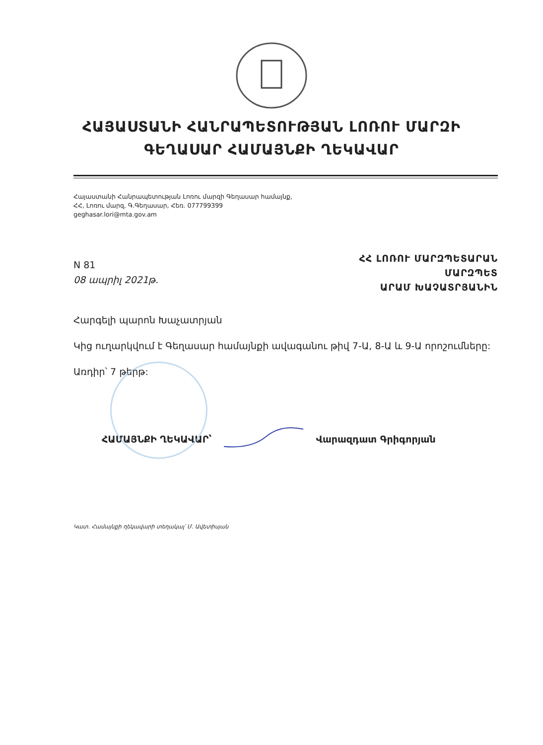ՀԱՅԱՍՏԱՆԻ ՀԱՆՐԱՊԵՏՈՒԹՅԱՆ ԼՈՌՈՒ ՄԱՐԶԻ
ԳԵՂԱՍԱՐ ՀԱՄԱՅՆՔԻ ՂԵԿԱՎԱՐ
Հայաստանի Հանրապետության Լոռու մարզի Գեղասար համայնք,
ՀՀ, Լոռու մարզ, Գ.Գեղասար, Հեռ. 077799399
geghasar.lori@mta.gov.am
N 81
08 ապրիլ 2021թ.
ՀՀ ԼՈՌՈՒ ՄԱՐԶՊԵՏԱՐԱՆ
ՄԱՐԶՊԵՏ
ԱՐԱՄ ԽԱՉԱՏՐՅԱՆԻՆ
Հարգելի պարոն Խաչատրյան
Կից ուղարկվում է Գեղասար համայնքի ավագանու թիվ 7-Ա, 8-Ա և 9-Ա որոշումները:
Առդիր՝ 7 թերթ:
ՀԱՄԱՅՆՔԻ ՂԵԿԱՎԱՐ՝ Վարազդատ Գրիգորյան
Կատ. Համայնքի ղեկավարի տեղակալ՝ Մ. Ավետիսյան